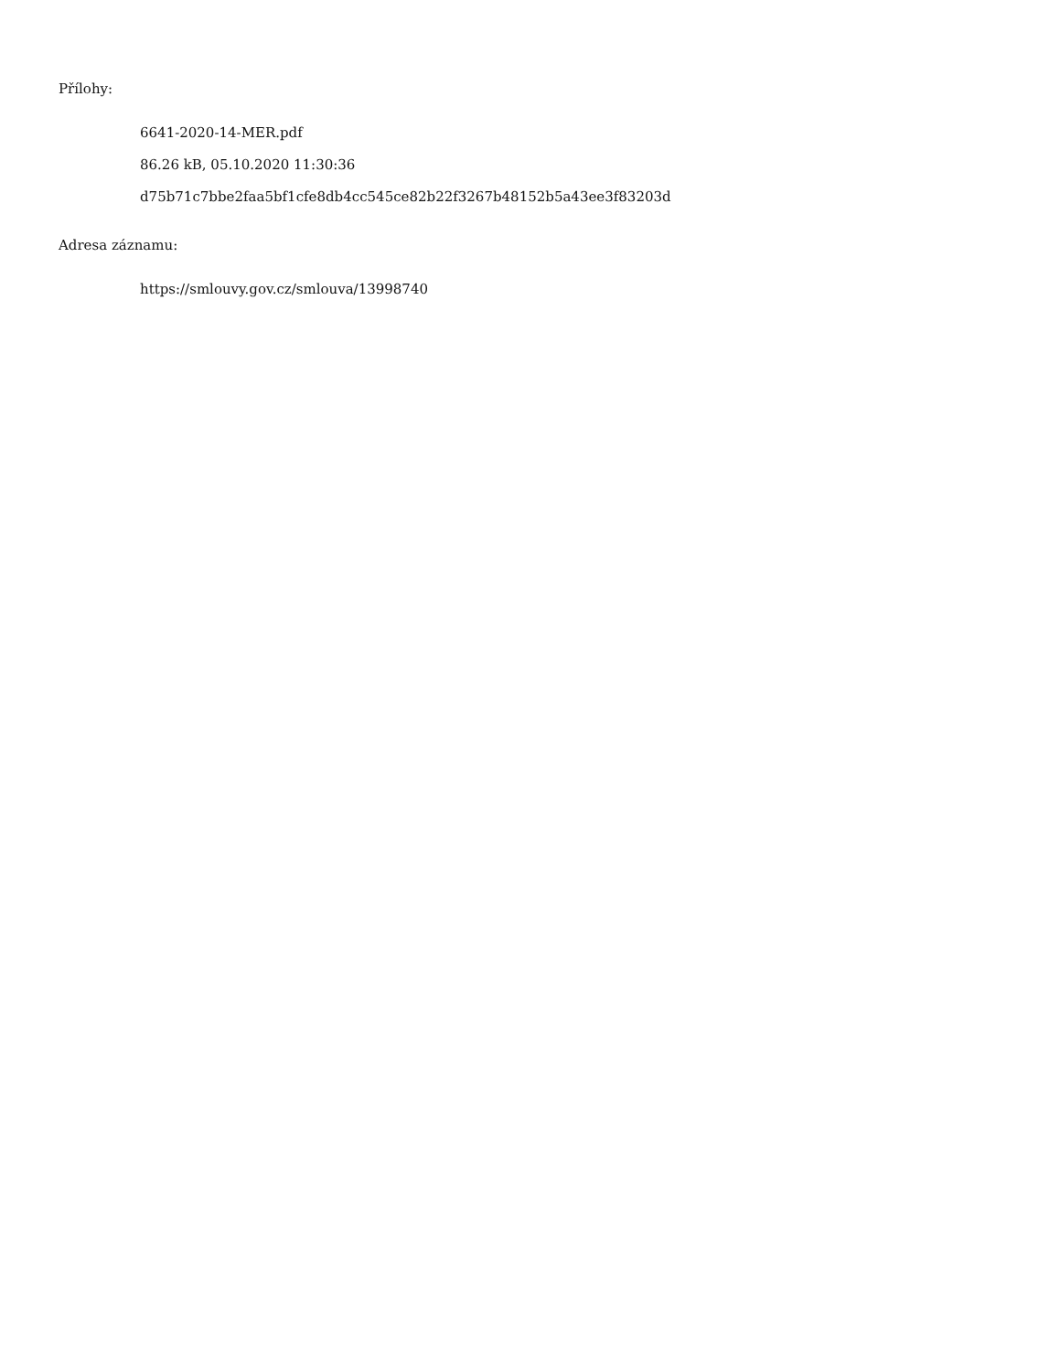Přílohy:
6641-2020-14-MER.pdf
86.26 kB, 05.10.2020 11:30:36
d75b71c7bbe2faa5bf1cfe8db4cc545ce82b22f3267b48152b5a43ee3f83203d
Adresa záznamu:
https://smlouvy.gov.cz/smlouva/13998740